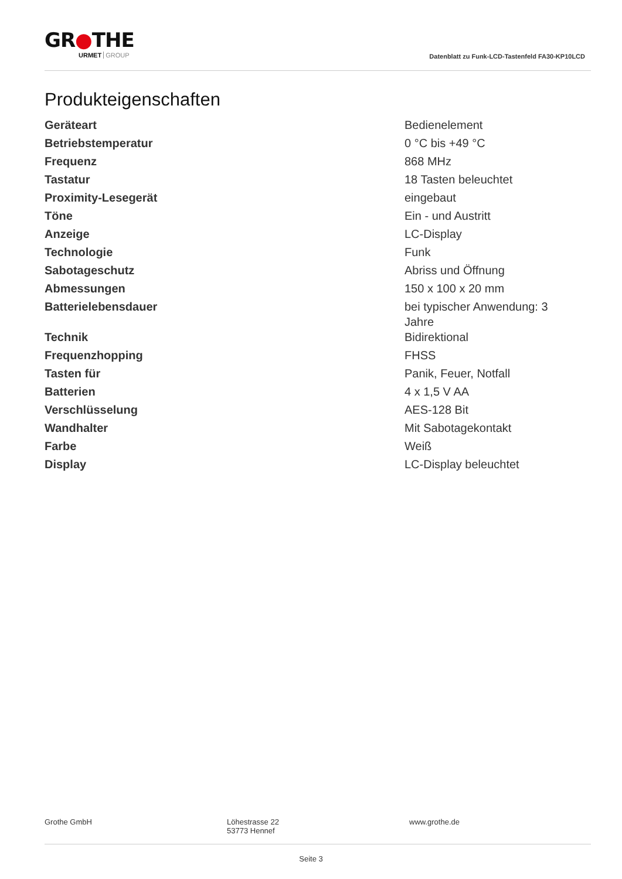GR●THE
URMET GROUP
Datenblatt zu Funk-LCD-Tastenfeld FA30-KP10LCD
Produkteigenschaften
| Geräteart | Bedienelement |
| Betriebstemperatur | 0 °C bis +49 °C |
| Frequenz | 868 MHz |
| Tastatur | 18 Tasten beleuchtet |
| Proximity-Lesegerät | eingebaut |
| Töne | Ein - und Austritt |
| Anzeige | LC-Display |
| Technologie | Funk |
| Sabotageschutz | Abriss und Öffnung |
| Abmessungen | 150 x 100 x 20 mm |
| Batterielebensdauer | bei typischer Anwendung: 3 Jahre |
| Technik | Bidirektional |
| Frequenzhopping | FHSS |
| Tasten für | Panik, Feuer, Notfall |
| Batterien | 4 x 1,5 V AA |
| Verschlüsselung | AES-128 Bit |
| Wandhalter | Mit Sabotagekontakt |
| Farbe | Weiß |
| Display | LC-Display beleuchtet |
Grothe GmbH Löhestrasse 22
53773 Hennef
www.grothe.de
Seite 3